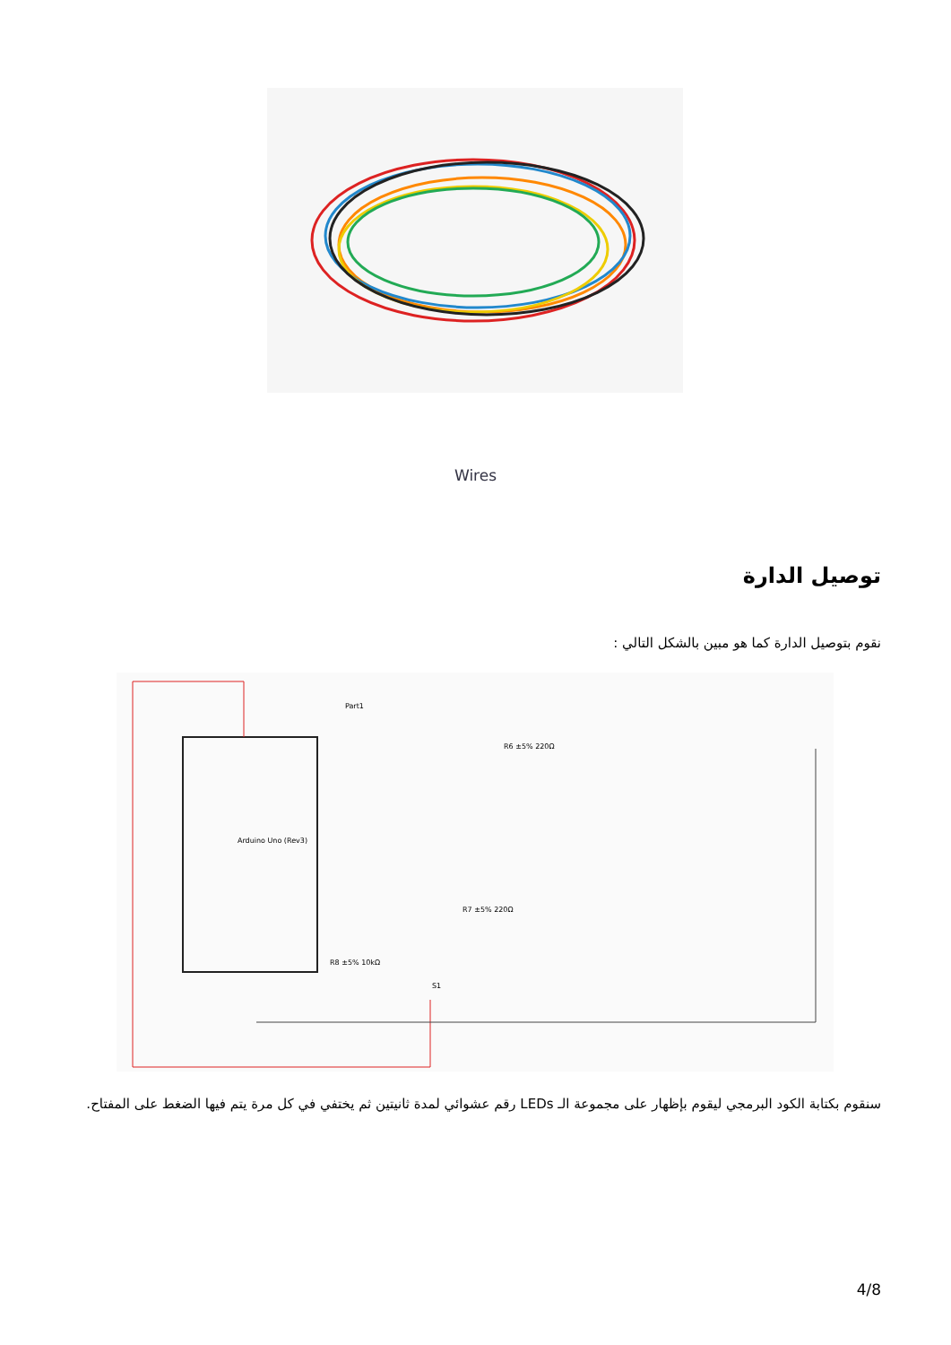Wires
توصيل الدارة
نقوم بتوصيل الدارة كما هو مبين بالشكل التالي :
Part1
Arduino Uno (Rev3)
R6 ±5% 220Ω
R7 ±5% 220Ω
R8 ±5% 10kΩ
S1
سنقوم بكتابة الكود البرمجي ليقوم بإظهار على مجموعة الـ LEDs رقم عشوائي لمدة ثانيتين ثم يختفي في كل مرة يتم فيها الضغط على المفتاح.
4/8